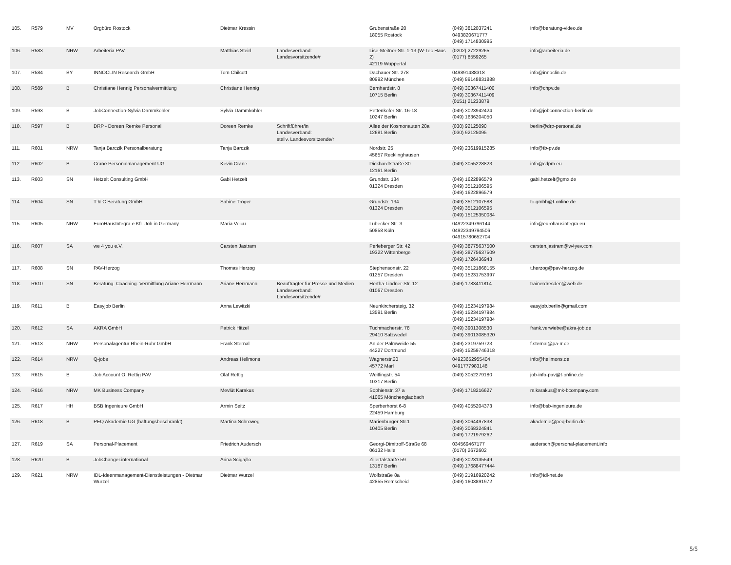| 105. | R579 | MV | Orgbüro Rostock | Dietmar Kressin | | Grubenstraße 20 18055 Rostock | (049) 3812037241 0493820671777 (049) 1714830995 | info@beratung-video.de |
| 106. | R583 | NRW | Arbeiteria PAV | Matthias Steirl | Landesverband: Landesvorsitzende/r | Lise-Meitner-Str. 1-13 (W-Tec Haus 2) 42119 Wuppertal | (0202) 27229265 (0177) 8559265 | info@arbeiteria.de |
| 107. | R584 | BY | INNOCLIN Research GmbH | Tom Chilcott | | Dachauer Str. 278 80992 München | 049891488318 (049) 89148831888 | info@innoclin.de |
| 108. | R589 | B | Christiane Hennig Personalvermittlung | Christiane Hennig | | Bernhardstr. 8 10715 Berlin | (049) 30367411400 (049) 30367411409 (0151) 21233879 | info@chpv.de |
| 109. | R593 | B | JobConnection-Sylvia Dammköhler | Sylvia Dammköhler | | Pettenkofer Str. 16-18 10247 Berlin | (049) 3023942424 (049) 1636204050 | info@jobconnection-berlin.de |
| 110. | R597 | B | DRP - Doreen Remke Personal | Doreen Remke | Schriftführer/in Landesverband: stellv. Landesvorsitzende/r | Allee der Kosmonauten 28a 12681 Berlin | (030) 92125090 (030) 92125095 | berlin@drp-personal.de |
| 111. | R601 | NRW | Tanja Barczik Personalberatung | Tanja Barczik | | Nordstr. 25 45657 Recklinghausen | (049) 23619915285 | info@tb-pv.de |
| 112. | R602 | B | Crane Personalmanagement UG | Kevin Crane | | Dickhardtstraße 30 12161 Berlin | (049) 3055228823 | info@cdpm.eu |
| 113. | R603 | SN | Hetzelt Consulting GmbH | Gabi Hetzelt | | Grundstr. 134 01324 Dresden | (049) 1622896579 (049) 3512106595 (049) 1622896579 | gabi.hetzelt@gmx.de |
| 114. | R604 | SN | T & C Beratung GmbH | Sabine Tröger | | Grundstr. 134 01324 Dresden | (049) 3512107588 (049) 3512106595 (049) 15125350084 | tc-gmbh@t-online.de |
| 115. | R605 | NRW | EuroHausIntegra e.Kfr. Job in Germany | Maria Voicu | | Lübecker Str. 3 50858 Köln | 04922349796144 04922349794506 04915780652704 | info@eurohausintegra.eu |
| 116. | R607 | SA | we 4 you e.V. | Carsten Jastram | | Perleberger Str. 42 19322 Wittenberge | (049) 38775637500 (049) 38775637509 (049) 1726436943 | carsten.jastram@w4yev.com |
| 117. | R608 | SN | PAV-Herzog | Thomas Herzog | | Stephensonstr. 22 01257 Dresden | (049) 35121868155 (049) 15231753997 | t.herzog@pav-herzog.de |
| 118. | R610 | SN | Beratung. Coaching. Vermittlung Ariane Herrmann | Ariane Herrmann | Beauftragter für Presse und Medien Landesverband: Landesvorsitzende/r | Hertha-Lindner-Str. 12 01067 Dresden | (049) 1783411814 | trainerdresden@web.de |
| 119. | R611 | B | Easyjob Berlin | Anna Lewitzki | | Neunkirchersteig, 32 13591 Berlin | (049) 15234197984 (049) 15234197984 (049) 15234197984 | easyjob.berlin@gmail.com |
| 120. | R612 | SA | AKRA GmbH | Patrick Hitzel | | Tuchmacherstr. 78 29410 Salzwedel | (049) 3901308530 (049) 39013085320 | frank.verwiebe@akra-job.de |
| 121. | R613 | NRW | Personalagentur Rhein-Ruhr GmbH | Frank Sternal | | An der Palmweide 55 44227 Dortmund | (049) 2319759723 (049) 15259746318 | f.sternal@pa-rr.de |
| 122. | R614 | NRW | Q-jobs | Andreas Hellmons | | Wagnerstr.20 45772 Marl | 04923652955404 0491777983148 | info@hellmons.de |
| 123. | R615 | B | Job Account O. Rettig PAV | Olaf Rettig | | Weitlingstr. 54 10317 Berlin | (049) 3052279180 | job-info-pav@t-online.de |
| 124. | R616 | NRW | MK Business Company | Mevlüt Karakus | | Sophienstr. 37 a 41065 Mönchengladbach | (049) 1718216627 | m.karakus@mk-bcompany.com |
| 125. | R617 | HH | BSB Ingenieure GmbH | Armin Seitz | | Sperberhorst 6-8 22459 Hamburg | (049) 4055204373 | info@bsb-ingenieure.de |
| 126. | R618 | B | PEQ Akademie UG (haftungsbeschränkt) | Martina Schroweg | | Marienburger Str.1 10405 Berlin | (049) 3064497838 (049) 3068324841 (049) 1721979262 | akademie@peq-berlin.de |
| 127. | R619 | SA | Personal-Placement | Friedrich Audersch | | Georgi-Dimitroff-Straße 68 06132 Halle | 034569467177 (0170) 2672602 | audersch@personal-placement.info |
| 128. | R620 | B | JobChanger.international | Arina Scigajllo | | Zillertalstraße 59 13187 Berlin | (049) 3023135549 (049) 17688477444 | |
| 129. | R621 | NRW | IDL-Ideenmanagement-Dienstleistungen - Dietmar Wurzel | Dietmar Wurzel | | Wolfstraße 8a 42855 Remscheid | (049) 21916920242 (049) 1603891972 | info@idl-net.de |
5/5